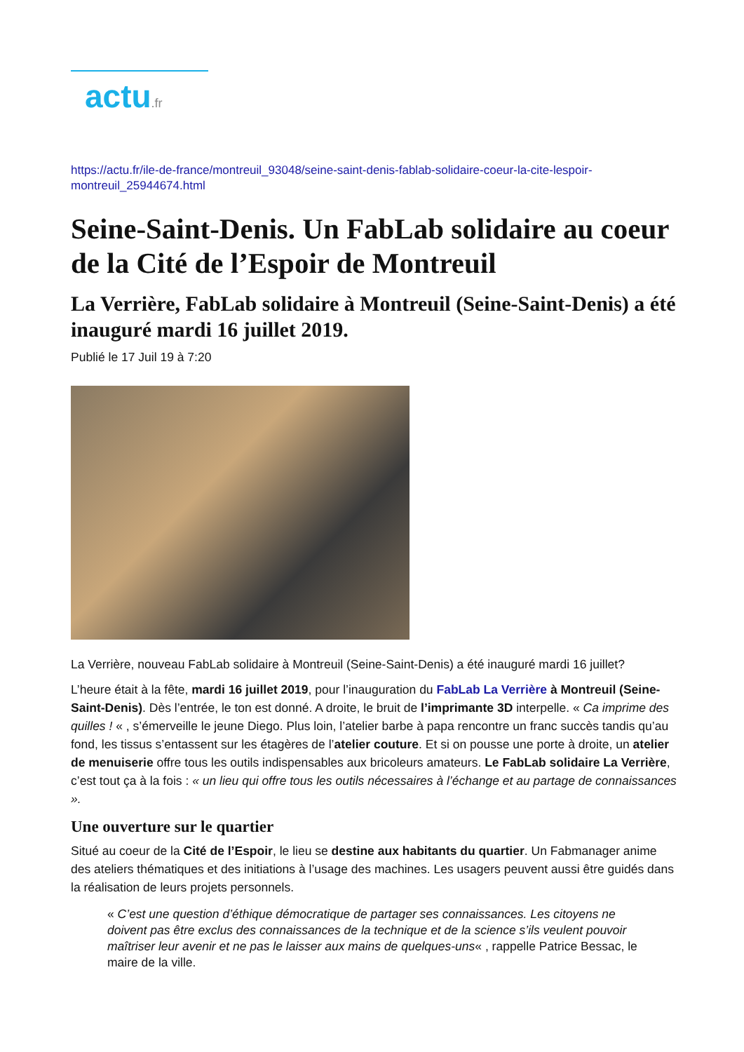actu.fr
https://actu.fr/ile-de-france/montreuil_93048/seine-saint-denis-fablab-solidaire-coeur-la-cite-lespoir-montreuil_25944674.html
Seine-Saint-Denis. Un FabLab solidaire au coeur de la Cité de l’Espoir de Montreuil
La Verrière, FabLab solidaire à Montreuil (Seine-Saint-Denis) a été inauguré mardi 16 juillet 2019.
Publié le 17 Juil 19 à 7:20
La Verrière, nouveau FabLab solidaire à Montreuil (Seine-Saint-Denis) a été inauguré mardi 16 juillet?
L’heure était à la fête, mardi 16 juillet 2019, pour l’inauguration du FabLab La Verrière à Montreuil (Seine-Saint-Denis). Dès l’entrée, le ton est donné. A droite, le bruit de l’imprimante 3D interpelle. « Ca imprime des quilles ! « , s’émerveille le jeune Diego. Plus loin, l’atelier barbe à papa rencontre un franc succès tandis qu’au fond, les tissus s’entassent sur les étagères de l’atelier couture. Et si on pousse une porte à droite, un atelier de menuiserie offre tous les outils indispensables aux bricoleurs amateurs. Le FabLab solidaire La Verrière, c’est tout ça à la fois : « un lieu qui offre tous les outils nécessaires à l’échange et au partage de connaissances ».
Une ouverture sur le quartier
Situé au coeur de la Cité de l’Espoir, le lieu se destine aux habitants du quartier. Un Fabmanager anime des ateliers thématiques et des initiations à l’usage des machines. Les usagers peuvent aussi être guidés dans la réalisation de leurs projets personnels.
« C’est une question d’éthique démocratique de partager ses connaissances. Les citoyens ne doivent pas être exclus des connaissances de la technique et de la science s’ils veulent pouvoir maîtriser leur avenir et ne pas le laisser aux mains de quelques-uns« , rappelle Patrice Bessac, le maire de la ville.